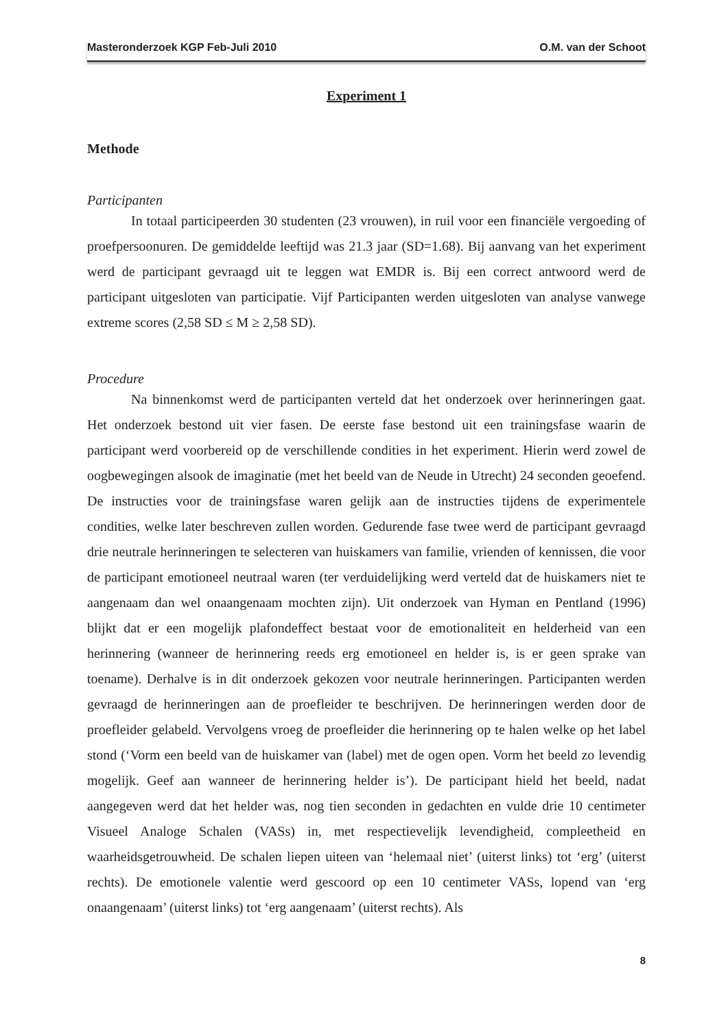Masteronderzoek KGP Feb-Juli 2010 O.M. van der Schoot
Experiment 1
Methode
Participanten
In totaal participeerden 30 studenten (23 vrouwen), in ruil voor een financiële vergoeding of proefpersoonuren. De gemiddelde leeftijd was 21.3 jaar (SD=1.68). Bij aanvang van het experiment werd de participant gevraagd uit te leggen wat EMDR is. Bij een correct antwoord werd de participant uitgesloten van participatie. Vijf Participanten werden uitgesloten van analyse vanwege extreme scores (2,58 SD ≤ M ≥ 2,58 SD).
Procedure
Na binnenkomst werd de participanten verteld dat het onderzoek over herinneringen gaat. Het onderzoek bestond uit vier fasen. De eerste fase bestond uit een trainingsfase waarin de participant werd voorbereid op de verschillende condities in het experiment. Hierin werd zowel de oogbewegingen alsook de imaginatie (met het beeld van de Neude in Utrecht) 24 seconden geoefend. De instructies voor de trainingsfase waren gelijk aan de instructies tijdens de experimentele condities, welke later beschreven zullen worden. Gedurende fase twee werd de participant gevraagd drie neutrale herinneringen te selecteren van huiskamers van familie, vrienden of kennissen, die voor de participant emotioneel neutraal waren (ter verduidelijking werd verteld dat de huiskamers niet te aangenaam dan wel onaangenaam mochten zijn). Uit onderzoek van Hyman en Pentland (1996) blijkt dat er een mogelijk plafondeffect bestaat voor de emotionaliteit en helderheid van een herinnering (wanneer de herinnering reeds erg emotioneel en helder is, is er geen sprake van toename). Derhalve is in dit onderzoek gekozen voor neutrale herinneringen. Participanten werden gevraagd de herinneringen aan de proefleider te beschrijven. De herinneringen werden door de proefleider gelabeld. Vervolgens vroeg de proefleider die herinnering op te halen welke op het label stond (‘Vorm een beeld van de huiskamer van (label) met de ogen open. Vorm het beeld zo levendig mogelijk. Geef aan wanneer de herinnering helder is’). De participant hield het beeld, nadat aangegeven werd dat het helder was, nog tien seconden in gedachten en vulde drie 10 centimeter Visueel Analoge Schalen (VASs) in, met respectievelijk levendigheid, compleetheid en waarheidsgetrouwheid. De schalen liepen uiteen van ‘helemaal niet’ (uiterst links) tot ‘erg’ (uiterst rechts). De emotionele valentie werd gescoord op een 10 centimeter VASs, lopend van ‘erg onaangenaam’ (uiterst links) tot ‘erg aangenaam’ (uiterst rechts). Als
8